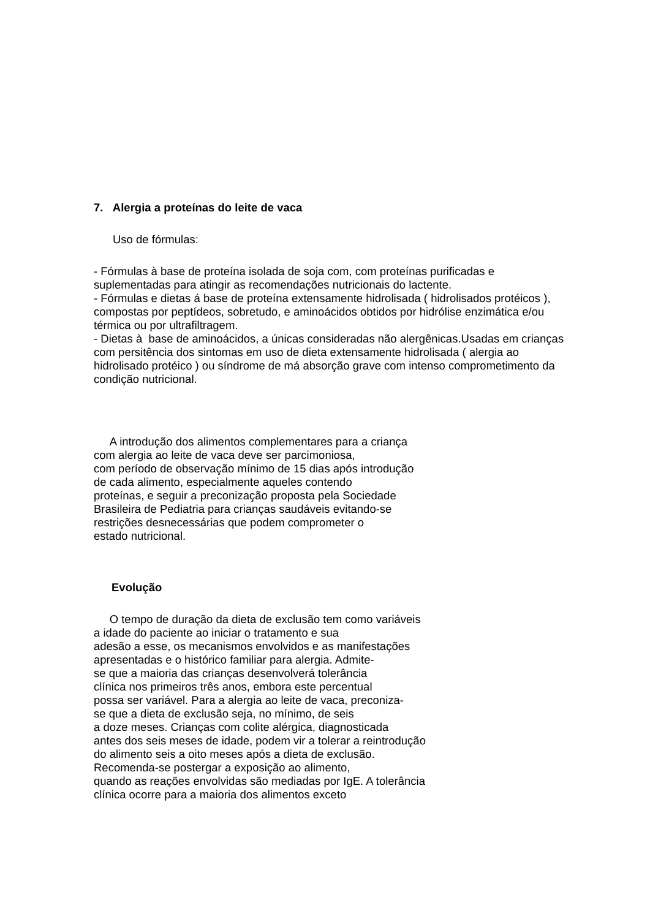7. Alergia a proteínas do leite de vaca
Uso de fórmulas:
- Fórmulas à base de proteína isolada de soja com, com proteínas purificadas e suplementadas para atingir as recomendações nutricionais do lactente.
- Fórmulas e dietas á base de proteína extensamente hidrolisada ( hidrolisados protéicos ), compostas por peptídeos, sobretudo, e aminoácidos obtidos por hidrólise enzimática e/ou térmica ou por ultrafiltragem.
- Dietas à base de aminoácidos, a únicas consideradas não alergênicas.Usadas em crianças com persitência dos sintomas em uso de dieta extensamente hidrolisada ( alergia ao hidrolisado protéico ) ou síndrome de má absorção grave com intenso comprometimento da condição nutricional.
A introdução dos alimentos complementares para a criança
com alergia ao leite de vaca deve ser parcimoniosa,
com período de observação mínimo de 15 dias após introdução
de cada alimento, especialmente aqueles contendo
proteínas, e seguir a preconização proposta pela Sociedade
Brasileira de Pediatria para crianças saudáveis evitando-se
restrições desnecessárias que podem comprometer o
estado nutricional.
Evolução
O tempo de duração da dieta de exclusão tem como variáveis
a idade do paciente ao iniciar o tratamento e sua
adesão a esse, os mecanismos envolvidos e as manifestações
apresentadas e o histórico familiar para alergia. Admite-
se que a maioria das crianças desenvolverá tolerância
clínica nos primeiros três anos, embora este percentual
possa ser variável. Para a alergia ao leite de vaca, preconiza-
se que a dieta de exclusão seja, no mínimo, de seis
a doze meses. Crianças com colite alérgica, diagnosticada
antes dos seis meses de idade, podem vir a tolerar a reintrodução
do alimento seis a oito meses após a dieta de exclusão.
Recomenda-se postergar a exposição ao alimento,
quando as reações envolvidas são mediadas por IgE. A tolerância
clínica ocorre para a maioria dos alimentos exceto